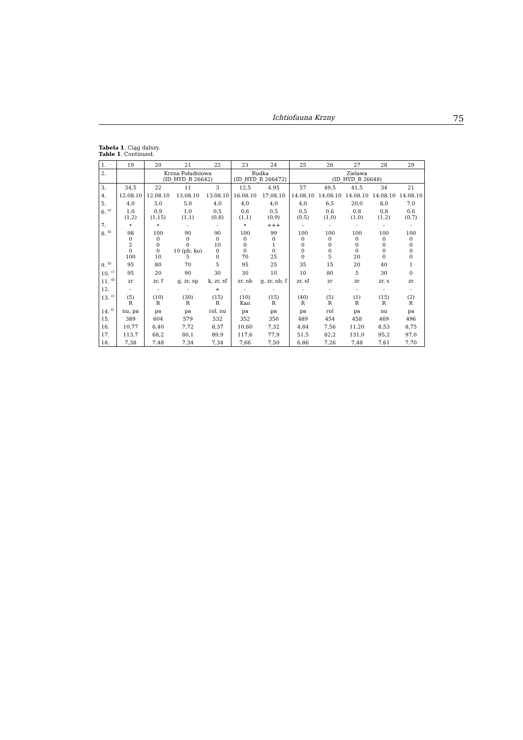Ichtiofauna Krzny 75
Tabela 1. Ciąg dalszy.
Table 1. Continued.
| 1. | 19 | 20 | 21 | 22 | 23 | 24 | 25 | 26 | 27 | 28 | 29 |
| --- | --- | --- | --- | --- | --- | --- | --- | --- | --- | --- | --- |
| 2. | | Krzna Południowa (ID_HYD_R 26642) | | | Rudka (ID_HYD_R 266472) | | Zielawa (ID_HYD_R 26648) | | | | |
| 3. | 34,5 | 22 | 11 | 3 | 12,5 | 4,95 | 57 | 49,5 | 41,5 | 34 | 21 |
| 4. | 12.08.10 | 12.08.10 | 13.08.10 | 13.08.10 | 16.08.10 | 17.08.10 | 14.08.10 | 14.08.10 | 14.08.10 | 14.08.10 | 14.08.10 |
| 5. | 4,0 | 3,0 | 5,0 | 4,0 | 4,0 | 4,0 | 4,0 | 6,5 | 20,0 | 8,0 | 7,0 |
| 6. <sup>a)</sup> | 1,0 (1,2) | 0,9 (1,15) | 1,0 (1,1) | 0,5 (0,8) | 0,6 (1,1) | 0,5 (0,9) | 0,5 (0,5) | 0,6 (1,0) | 0,8 (1,0) | 0,8 (1,2) | 0,6 (0,7) |
| 7. | • | • | - | - | • | +++ | - | - | - | - | - |
| 8. <sup>b)</sup> | 98 0 2 0 100 | 100 0 0 0 10 | 90 0 0 10 (pb, ko) 5 | 90 0 10 0 0 | 100 0 0 0 70 | 99 0 1 0 25 | 100 0 0 0 0 | 100 0 0 0 5 | 100 0 0 0 20 | 100 0 0 0 0 | 100 0 0 0 0 |
| 9. <sup>b)</sup> | 95 | 80 | 70 | 5 | 95 | 25 | 35 | 15 | 20 | 40 | 1 |
| 10. <sup>c)</sup> | 95 | 20 | 90 | 30 | 30 | 10 | 10 | 80 | 5 | 30 | 0 |
| 11. <sup>d)</sup> | zr | zr, f | g, zr, sp | k, zr, sf | zr, nb | g, zr, nb, f | zr, sf | zr | zr | zr, s | zr |
| 12. | - | - | - | + | - | - | - | - | - | - | - |
| 13. <sup>e)</sup> | (5) R | (10) R | (30) R | (15) R | (10) Kan | (15) R | (40) R | (5) R | (1) R | (15) R | (2) R |
| 14. <sup>f)</sup> | nu, pa | pa | pa | rol, nu | pa | pa | pa | rol | pa | nu | pa |
| 15. | 389 | 604 | 579 | 532 | 352 | 350 | 489 | 454 | 458 | 469 | 496 |
| 16. | 10,77 | 6,40 | 7,72 | 8,37 | 10,60 | 7,32 | 4,84 | 7,56 | 11,20 | 8,53 | 8,75 |
| 17. | 113,7 | 68,2 | 80,1 | 89,9 | 117,6 | 77,9 | 51,5 | 82,2 | 131,0 | 95,2 | 97,0 |
| 18. | 7,38 | 7,48 | 7,34 | 7,34 | 7,66 | 7,50 | 6,86 | 7,26 | 7,48 | 7,61 | 7,70 |